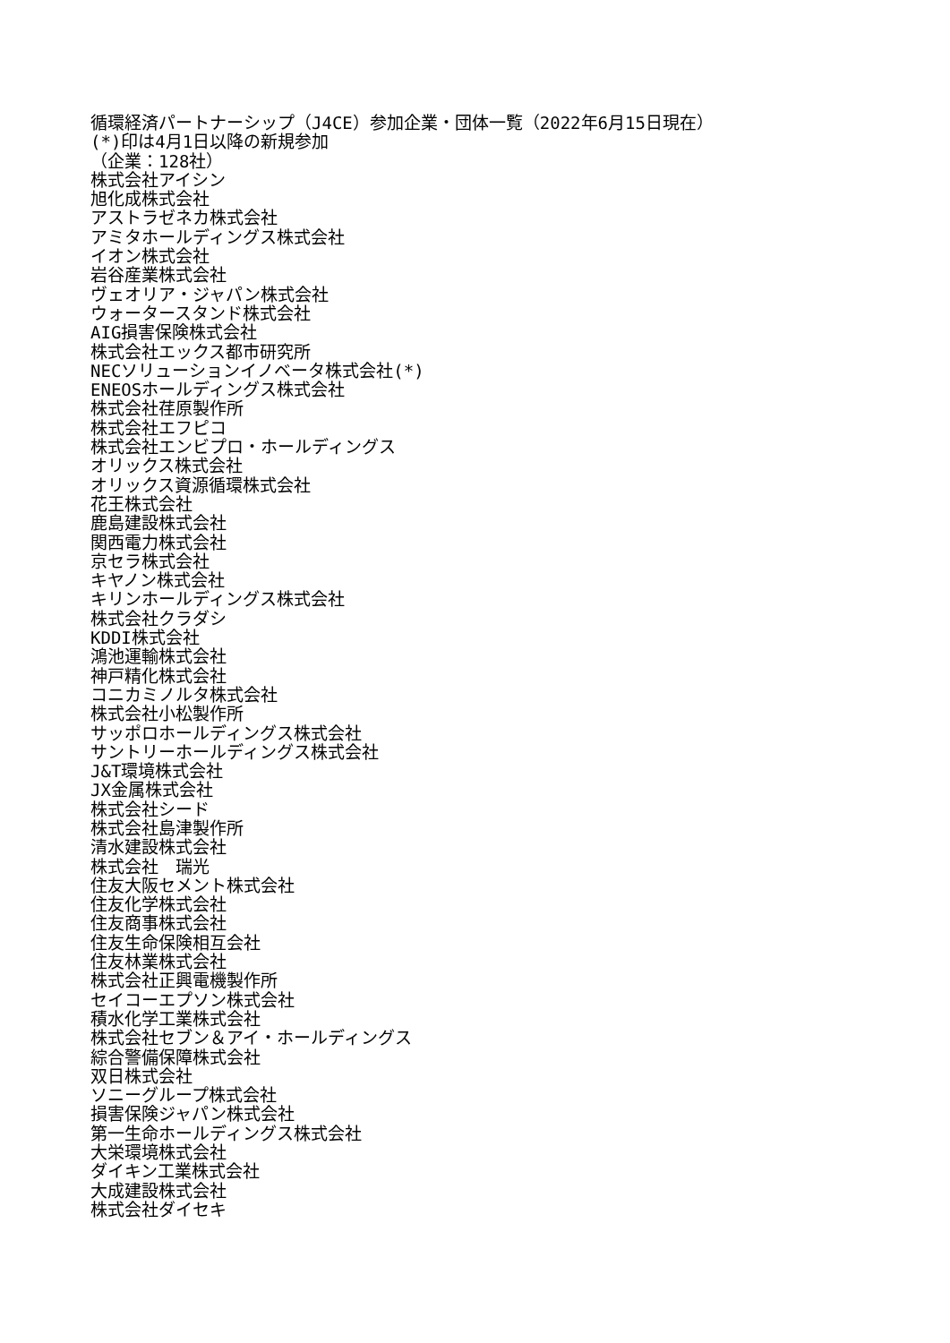循環経済パートナーシップ（J4CE）参加企業・団体一覧（2022年6月15日現在）
(*)印は4月1日以降の新規参加
（企業：128社）
株式会社アイシン
旭化成株式会社
アストラゼネカ株式会社
アミタホールディングス株式会社
イオン株式会社
岩谷産業株式会社
ヴェオリア・ジャパン株式会社
ウォータースタンド株式会社
AIG損害保険株式会社
株式会社エックス都市研究所
NECソリューションイノベータ株式会社(*)
ENEOSホールディングス株式会社
株式会社荏原製作所
株式会社エフピコ
株式会社エンビプロ・ホールディングス
オリックス株式会社
オリックス資源循環株式会社
花王株式会社
鹿島建設株式会社
関西電力株式会社
京セラ株式会社
キヤノン株式会社
キリンホールディングス株式会社
株式会社クラダシ
KDDI株式会社
鴻池運輸株式会社
神戸精化株式会社
コニカミノルタ株式会社
株式会社小松製作所
サッポロホールディングス株式会社
サントリーホールディングス株式会社
J&T環境株式会社
JX金属株式会社
株式会社シード
株式会社島津製作所
清水建設株式会社
株式会社　瑞光
住友大阪セメント株式会社
住友化学株式会社
住友商事株式会社
住友生命保険相互会社
住友林業株式会社
株式会社正興電機製作所
セイコーエプソン株式会社
積水化学工業株式会社
株式会社セブン＆アイ・ホールディングス
綜合警備保障株式会社
双日株式会社
ソニーグループ株式会社
損害保険ジャパン株式会社
第一生命ホールディングス株式会社
大栄環境株式会社
ダイキン工業株式会社
大成建設株式会社
株式会社ダイセキ